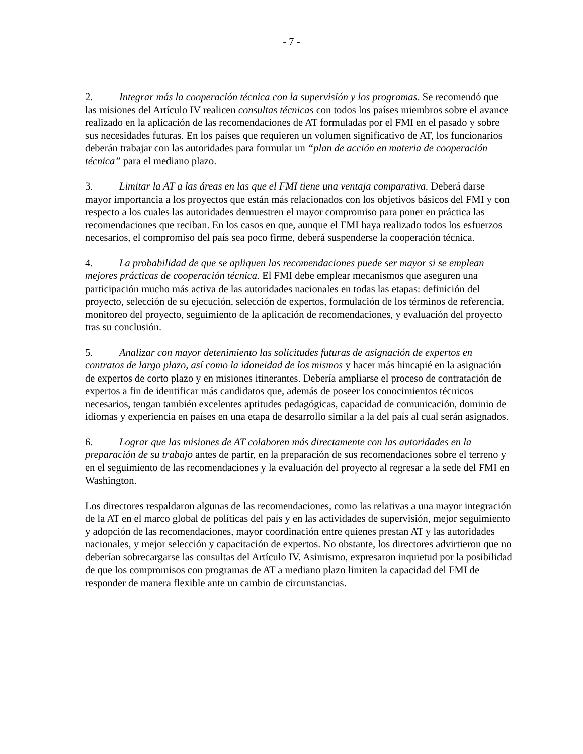- 7 -
2. Integrar más la cooperación técnica con la supervisión y los programas. Se recomendó que las misiones del Artículo IV realicen consultas técnicas con todos los países miembros sobre el avance realizado en la aplicación de las recomendaciones de AT formuladas por el FMI en el pasado y sobre sus necesidades futuras. En los países que requieren un volumen significativo de AT, los funcionarios deberán trabajar con las autoridades para formular un “plan de acción en materia de cooperación técnica” para el mediano plazo.
3. Limitar la AT a las áreas en las que el FMI tiene una ventaja comparativa. Deberá darse mayor importancia a los proyectos que están más relacionados con los objetivos básicos del FMI y con respecto a los cuales las autoridades demuestren el mayor compromiso para poner en práctica las recomendaciones que reciban. En los casos en que, aunque el FMI haya realizado todos los esfuerzos necesarios, el compromiso del país sea poco firme, deberá suspenderse la cooperación técnica.
4. La probabilidad de que se apliquen las recomendaciones puede ser mayor si se emplean mejores prácticas de cooperación técnica. El FMI debe emplear mecanismos que aseguren una participación mucho más activa de las autoridades nacionales en todas las etapas: definición del proyecto, selección de su ejecución, selección de expertos, formulación de los términos de referencia, monitoreo del proyecto, seguimiento de la aplicación de recomendaciones, y evaluación del proyecto tras su conclusión.
5. Analizar con mayor detenimiento las solicitudes futuras de asignación de expertos en contratos de largo plazo, así como la idoneidad de los mismos y hacer más hincapié en la asignación de expertos de corto plazo y en misiones itinerantes. Debería ampliarse el proceso de contratación de expertos a fin de identificar más candidatos que, además de poseer los conocimientos técnicos necesarios, tengan también excelentes aptitudes pedagógicas, capacidad de comunicación, dominio de idiomas y experiencia en países en una etapa de desarrollo similar a la del país al cual serán asignados.
6. Lograr que las misiones de AT colaboren más directamente con las autoridades en la preparación de su trabajo antes de partir, en la preparación de sus recomendaciones sobre el terreno y en el seguimiento de las recomendaciones y la evaluación del proyecto al regresar a la sede del FMI en Washington.
Los directores respaldaron algunas de las recomendaciones, como las relativas a una mayor integración de la AT en el marco global de políticas del país y en las actividades de supervisión, mejor seguimiento y adopción de las recomendaciones, mayor coordinación entre quienes prestan AT y las autoridades nacionales, y mejor selección y capacitación de expertos. No obstante, los directores advirtieron que no deberían sobrecargarse las consultas del Artículo IV. Asimismo, expresaron inquietud por la posibilidad de que los compromisos con programas de AT a mediano plazo limiten la capacidad del FMI de responder de manera flexible ante un cambio de circunstancias.